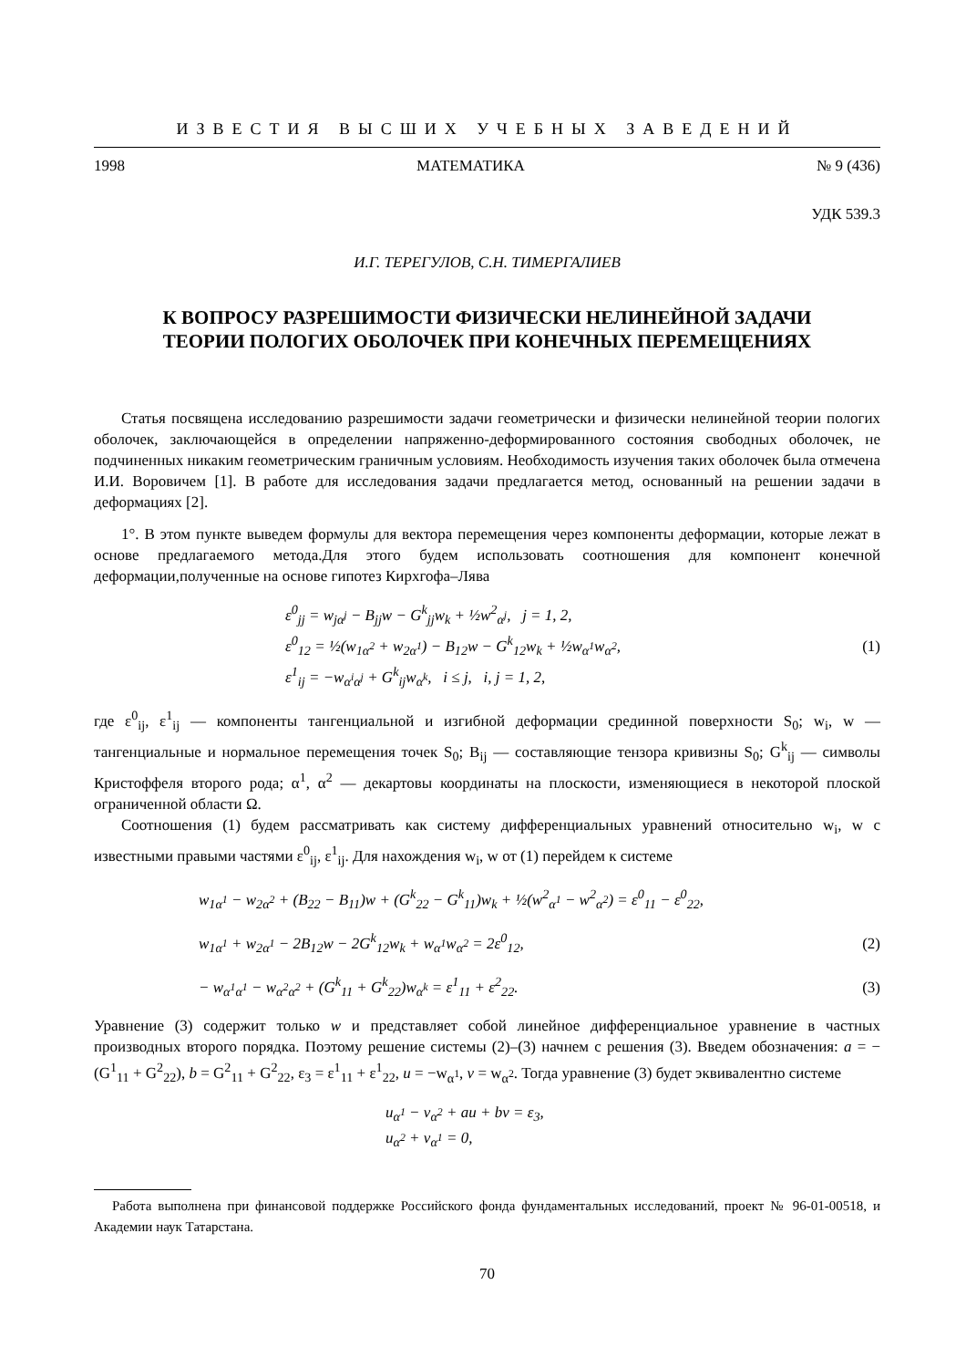ИЗВЕСТИЯ ВЫСШИХ УЧЕБНЫХ ЗАВЕДЕНИЙ
1998 МАТЕМАТИКА № 9 (436)
УДК 539.3
И.Г. ТЕРЕГУЛОВ, С.Н. ТИМЕРГАЛИЕВ
К ВОПРОСУ РАЗРЕШИМОСТИ ФИЗИЧЕСКИ НЕЛИНЕЙНОЙ ЗАДАЧИ
ТЕОРИИ ПОЛОГИХ ОБОЛОЧЕК ПРИ КОНЕЧНЫХ ПЕРЕМЕЩЕНИЯХ
Статья посвящена исследованию разрешимости задачи геометрически и физически нелинейной теории пологих оболочек, заключающейся в определении напряженно-деформированного состояния свободных оболочек, не подчиненных никаким геометрическим граничным условиям. Необходимость изучения таких оболочек была отмечена И.И. Воровичем [1]. В работе для исследования задачи предлагается метод, основанный на решении задачи в деформациях [2].
1°. В этом пункте выведем формулы для вектора перемещения через компоненты деформации, которые лежат в основе предлагаемого метода.Для этого будем использовать соотношения для компонент конечной деформации,полученные на основе гипотез Кирхгофа–Лява
ε<sup>0</sup><sub>jj</sub> = w<sub>jα<sup>j</sup></sub> − B<sub>jj</sub>w − G<sup>k</sup><sub>jj</sub>w<sub>k</sub> + ½w<sup>2</sup><sub>α<sup>j</sup></sub>, j = 1, 2,
ε<sup>0</sup><sub>12</sub> = ½(w<sub>1α<sup>2</sup></sub> + w<sub>2α<sup>1</sup></sub>) − B<sub>12</sub>w − G<sup>k</sup><sub>12</sub>w<sub>k</sub> + ½w<sub>α<sup>1</sup></sub>w<sub>α<sup>2</sup></sub>,
ε<sup>1</sup><sub>ij</sub> = −w<sub>α<sup>i</sup>α<sup>j</sup></sub> + G<sup>k</sup><sub>ij</sub>w<sub>α<sup>k</sup></sub>, i ≤ j, i, j = 1, 2,
(1)
где ε<sup>0</sup><sub>ij</sub>, ε<sup>1</sup><sub>ij</sub> — компоненты тангенциальной и изгибной деформации срединной поверхности S<sub>0</sub>; w<sub>i</sub>, w — тангенциальные и нормальное перемещения точек S<sub>0</sub>; B<sub>ij</sub> — составляющие тензора кривизны S<sub>0</sub>; G<sup>k</sup><sub>ij</sub> — символы Кристоффеля второго рода; α<sup>1</sup>, α<sup>2</sup> — декартовы координаты на плоскости, изменяющиеся в некоторой плоской ограниченной области Ω.
Соотношения (1) будем рассматривать как систему дифференциальных уравнений относительно w<sub>i</sub>, w с известными правыми частями ε<sup>0</sup><sub>ij</sub>, ε<sup>1</sup><sub>ij</sub>. Для нахождения w<sub>i</sub>, w от (1) перейдем к системе
w<sub>1α<sup>1</sup></sub> − w<sub>2α<sup>2</sup></sub> + (B<sub>22</sub> − B<sub>11</sub>)w + (G<sup>k</sup><sub>22</sub> − G<sup>k</sup><sub>11</sub>)w<sub>k</sub> + ½(w<sup>2</sup><sub>α<sup>1</sup></sub> − w<sup>2</sup><sub>α<sup>2</sup></sub>) = ε<sup>0</sup><sub>11</sub> − ε<sup>0</sup><sub>22</sub>,
w<sub>1α<sup>1</sup></sub> + w<sub>2α<sup>1</sup></sub> − 2B<sub>12</sub>w − 2G<sup>k</sup><sub>12</sub>w<sub>k</sub> + w<sub>α<sup>1</sup></sub>w<sub>α<sup>2</sup></sub> = 2ε<sup>0</sup><sub>12</sub>,
(2)
− w<sub>α<sup>1</sup>α<sup>1</sup></sub> − w<sub>α<sup>2</sup>α<sup>2</sup></sub> + (G<sup>k</sup><sub>11</sub> + G<sup>k</sup><sub>22</sub>)w<sub>α<sup>k</sup></sub> = ε<sup>1</sup><sub>11</sub> + ε<sup>2</sup><sub>22</sub>.
(3)
Уравнение (3) содержит только w и представляет собой линейное дифференциальное уравнение в частных производных второго порядка. Поэтому решение системы (2)–(3) начнем с решения (3). Введем обозначения: a = −(G<sup>1</sup><sub>11</sub> + G<sup>2</sup><sub>22</sub>), b = G<sup>2</sup><sub>11</sub> + G<sup>2</sup><sub>22</sub>, ε<sub>3</sub> = ε<sup>1</sup><sub>11</sub> + ε<sup>1</sup><sub>22</sub>, u = −w<sub>α<sup>1</sup></sub>, v = w<sub>α<sup>2</sup></sub>. Тогда уравнение (3) будет эквивалентно системе
u<sub>α<sup>1</sup></sub> − v<sub>α<sup>2</sup></sub> + au + bv = ε<sub>3</sub>,
u<sub>α<sup>2</sup></sub> + v<sub>α<sup>1</sup></sub> = 0,
Работа выполнена при финансовой поддержке Российского фонда фундаментальных исследований, проект № 96-01-00518, и Академии наук Татарстана.
70